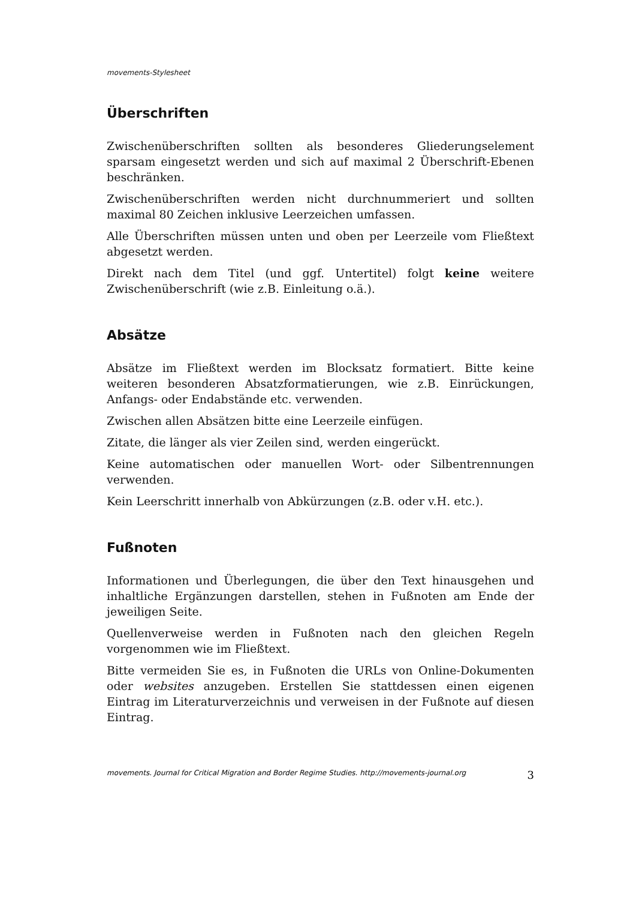movements-Stylesheet
Überschriften
Zwischenüberschriften sollten als besonderes Gliederungselement sparsam eingesetzt werden und sich auf maximal 2 Überschrift-Ebenen beschränken.
Zwischenüberschriften werden nicht durchnummeriert und sollten maximal 80 Zeichen inklusive Leerzeichen umfassen.
Alle Überschriften müssen unten und oben per Leerzeile vom Fließtext abgesetzt werden.
Direkt nach dem Titel (und ggf. Untertitel) folgt keine weitere Zwischenüberschrift (wie z.B. Einleitung o.ä.).
Absätze
Absätze im Fließtext werden im Blocksatz formatiert. Bitte keine weiteren besonderen Absatzformatierungen, wie z.B. Einrückungen, Anfangs- oder Endabstände etc. verwenden.
Zwischen allen Absätzen bitte eine Leerzeile einfügen.
Zitate, die länger als vier Zeilen sind, werden eingerückt.
Keine automatischen oder manuellen Wort- oder Silbentrennungen verwenden.
Kein Leerschritt innerhalb von Abkürzungen (z.B. oder v.H. etc.).
Fußnoten
Informationen und Überlegungen, die über den Text hinausgehen und inhaltliche Ergänzungen darstellen, stehen in Fußnoten am Ende der jeweiligen Seite.
Quellenverweise werden in Fußnoten nach den gleichen Regeln vorgenommen wie im Fließtext.
Bitte vermeiden Sie es, in Fußnoten die URLs von Online-Dokumenten oder websites anzugeben. Erstellen Sie stattdessen einen eigenen Eintrag im Literaturverzeichnis und verweisen in der Fußnote auf diesen Eintrag.
movements. Journal for Critical Migration and Border Regime Studies. http://movements-journal.org 3